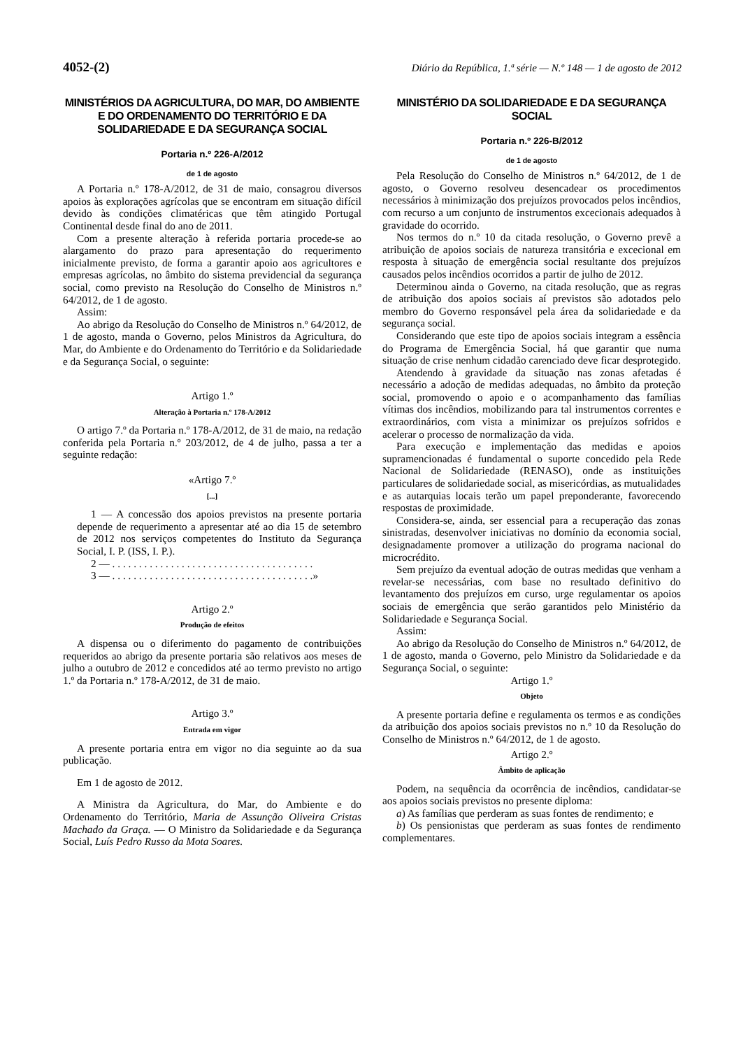4052-(2) Diário da República, 1.ª série — N.º 148 — 1 de agosto de 2012
MINISTÉRIOS DA AGRICULTURA, DO MAR, DO AMBIENTE E DO ORDENAMENTO DO TERRITÓRIO E DA SOLIDARIEDADE E DA SEGURANÇA SOCIAL
Portaria n.º 226-A/2012
de 1 de agosto
A Portaria n.º 178-A/2012, de 31 de maio, consagrou diversos apoios às explorações agrícolas que se encontram em situação difícil devido às condições climatéricas que têm atingido Portugal Continental desde final do ano de 2011.
Com a presente alteração à referida portaria procede-se ao alargamento do prazo para apresentação do requerimento inicialmente previsto, de forma a garantir apoio aos agricultores e empresas agrícolas, no âmbito do sistema previdencial da segurança social, como previsto na Resolução do Conselho de Ministros n.º 64/2012, de 1 de agosto.
Assim:
Ao abrigo da Resolução do Conselho de Ministros n.º 64/2012, de 1 de agosto, manda o Governo, pelos Ministros da Agricultura, do Mar, do Ambiente e do Ordenamento do Território e da Solidariedade e da Segurança Social, o seguinte:
Artigo 1.º
Alteração à Portaria n.º 178-A/2012
O artigo 7.º da Portaria n.º 178-A/2012, de 31 de maio, na redação conferida pela Portaria n.º 203/2012, de 4 de julho, passa a ter a seguinte redação:
«Artigo 7.º
[...]
1 — A concessão dos apoios previstos na presente portaria depende de requerimento a apresentar até ao dia 15 de setembro de 2012 nos serviços competentes do Instituto da Segurança Social, I. P. (ISS, I. P.).
2 — . . . . . . . . . . . . . . . . . . . . . . . . . . . . . . . . . . . . . .
3 — . . . . . . . . . . . . . . . . . . . . . . . . . . . . . . . . . . . . . .»
Artigo 2.º
Produção de efeitos
A dispensa ou o diferimento do pagamento de contribuições requeridos ao abrigo da presente portaria são relativos aos meses de julho a outubro de 2012 e concedidos até ao termo previsto no artigo 1.º da Portaria n.º 178-A/2012, de 31 de maio.
Artigo 3.º
Entrada em vigor
A presente portaria entra em vigor no dia seguinte ao da sua publicação.
Em 1 de agosto de 2012.
A Ministra da Agricultura, do Mar, do Ambiente e do Ordenamento do Território, Maria de Assunção Oliveira Cristas Machado da Graça. — O Ministro da Solidariedade e da Segurança Social, Luís Pedro Russo da Mota Soares.
MINISTÉRIO DA SOLIDARIEDADE E DA SEGURANÇA SOCIAL
Portaria n.º 226-B/2012
de 1 de agosto
Pela Resolução do Conselho de Ministros n.º 64/2012, de 1 de agosto, o Governo resolveu desencadear os procedimentos necessários à minimização dos prejuízos provocados pelos incêndios, com recurso a um conjunto de instrumentos excecionais adequados à gravidade do ocorrido.
Nos termos do n.º 10 da citada resolução, o Governo prevê a atribuição de apoios sociais de natureza transitória e excecional em resposta à situação de emergência social resultante dos prejuízos causados pelos incêndios ocorridos a partir de julho de 2012.
Determinou ainda o Governo, na citada resolução, que as regras de atribuição dos apoios sociais aí previstos são adotados pelo membro do Governo responsável pela área da solidariedade e da segurança social.
Considerando que este tipo de apoios sociais integram a essência do Programa de Emergência Social, há que garantir que numa situação de crise nenhum cidadão carenciado deve ficar desprotegido.
Atendendo à gravidade da situação nas zonas afetadas é necessário a adoção de medidas adequadas, no âmbito da proteção social, promovendo o apoio e o acompanhamento das famílias vítimas dos incêndios, mobilizando para tal instrumentos correntes e extraordinários, com vista a minimizar os prejuízos sofridos e acelerar o processo de normalização da vida.
Para execução e implementação das medidas e apoios supramencionadas é fundamental o suporte concedido pela Rede Nacional de Solidariedade (RENASO), onde as instituições particulares de solidariedade social, as misericórdias, as mutualidades e as autarquias locais terão um papel preponderante, favorecendo respostas de proximidade.
Considera-se, ainda, ser essencial para a recuperação das zonas sinistradas, desenvolver iniciativas no domínio da economia social, designadamente promover a utilização do programa nacional do microcrédito.
Sem prejuízo da eventual adoção de outras medidas que venham a revelar-se necessárias, com base no resultado definitivo do levantamento dos prejuízos em curso, urge regulamentar os apoios sociais de emergência que serão garantidos pelo Ministério da Solidariedade e Segurança Social.
Assim:
Ao abrigo da Resolução do Conselho de Ministros n.º 64/2012, de 1 de agosto, manda o Governo, pelo Ministro da Solidariedade e da Segurança Social, o seguinte:
Artigo 1.º
Objeto
A presente portaria define e regulamenta os termos e as condições da atribuição dos apoios sociais previstos no n.º 10 da Resolução do Conselho de Ministros n.º 64/2012, de 1 de agosto.
Artigo 2.º
Âmbito de aplicação
Podem, na sequência da ocorrência de incêndios, candidatar-se aos apoios sociais previstos no presente diploma:
a) As famílias que perderam as suas fontes de rendimento; e
b) Os pensionistas que perderam as suas fontes de rendimento complementares.